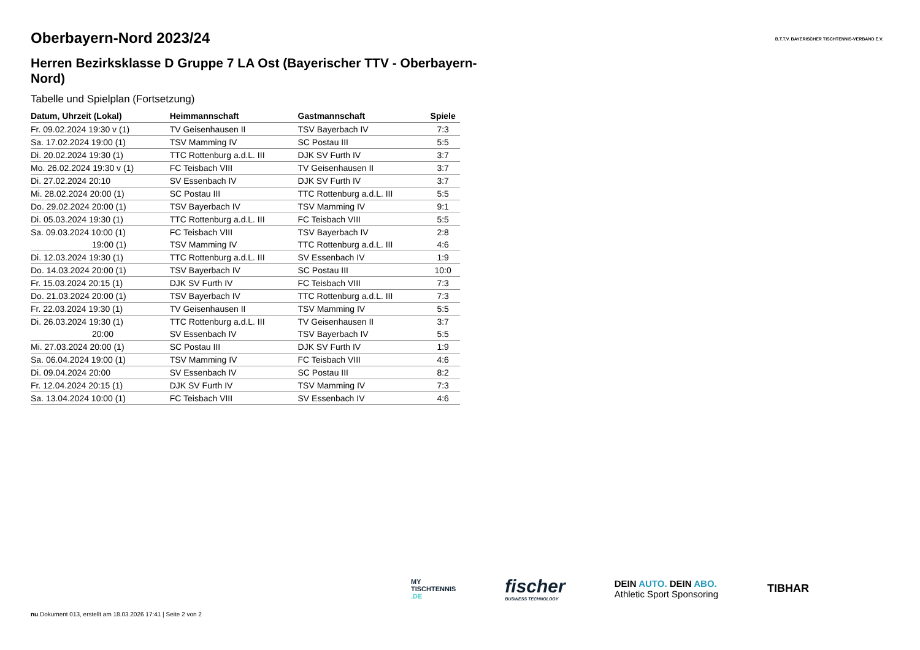Oberbayern-Nord 2023/24
Herren Bezirksklasse D Gruppe 7 LA Ost (Bayerischer TTV - Oberbayern-Nord)
Tabelle und Spielplan (Fortsetzung)
| Datum, Uhrzeit (Lokal) | Heimmannschaft | Gastmannschaft | Spiele |
| --- | --- | --- | --- |
| Fr. 09.02.2024 19:30 v (1) | TV Geisenhausen II | TSV Bayerbach IV | 7:3 |
| Sa. 17.02.2024 19:00 (1) | TSV Mamming IV | SC Postau III | 5:5 |
| Di. 20.02.2024 19:30 (1) | TTC Rottenburg a.d.L. III | DJK SV Furth IV | 3:7 |
| Mo. 26.02.2024 19:30 v (1) | FC Teisbach VIII | TV Geisenhausen II | 3:7 |
| Di. 27.02.2024 20:10 | SV Essenbach IV | DJK SV Furth IV | 3:7 |
| Mi. 28.02.2024 20:00 (1) | SC Postau III | TTC Rottenburg a.d.L. III | 5:5 |
| Do. 29.02.2024 20:00 (1) | TSV Bayerbach IV | TSV Mamming IV | 9:1 |
| Di. 05.03.2024 19:30 (1) | TTC Rottenburg a.d.L. III | FC Teisbach VIII | 5:5 |
| Sa. 09.03.2024 10:00 (1) | FC Teisbach VIII | TSV Bayerbach IV | 2:8 |
| 19:00 (1) | TSV Mamming IV | TTC Rottenburg a.d.L. III | 4:6 |
| Di. 12.03.2024 19:30 (1) | TTC Rottenburg a.d.L. III | SV Essenbach IV | 1:9 |
| Do. 14.03.2024 20:00 (1) | TSV Bayerbach IV | SC Postau III | 10:0 |
| Fr. 15.03.2024 20:15 (1) | DJK SV Furth IV | FC Teisbach VIII | 7:3 |
| Do. 21.03.2024 20:00 (1) | TSV Bayerbach IV | TTC Rottenburg a.d.L. III | 7:3 |
| Fr. 22.03.2024 19:30 (1) | TV Geisenhausen II | TSV Mamming IV | 5:5 |
| Di. 26.03.2024 19:30 (1) | TTC Rottenburg a.d.L. III | TV Geisenhausen II | 3:7 |
| 20:00 | SV Essenbach IV | TSV Bayerbach IV | 5:5 |
| Mi. 27.03.2024 20:00 (1) | SC Postau III | DJK SV Furth IV | 1:9 |
| Sa. 06.04.2024 19:00 (1) | TSV Mamming IV | FC Teisbach VIII | 4:6 |
| Di. 09.04.2024 20:00 | SV Essenbach IV | SC Postau III | 8:2 |
| Fr. 12.04.2024 20:15 (1) | DJK SV Furth IV | TSV Mamming IV | 7:3 |
| Sa. 13.04.2024 10:00 (1) | FC Teisbach VIII | SV Essenbach IV | 4:6 |
B.T.T.V. BAYERISCHER TISCHTENNIS-VERBAND E.V.
MY
TISCHTENNIS
.DE
fischer
BUSINESS TECHNOLOGY
DEIN AUTO. DEIN ABO.
Athletic Sport Sponsoring
TIBHAR
nu.Dokument 013, erstellt am 18.03.2026 17:41 | Seite 2 von 2